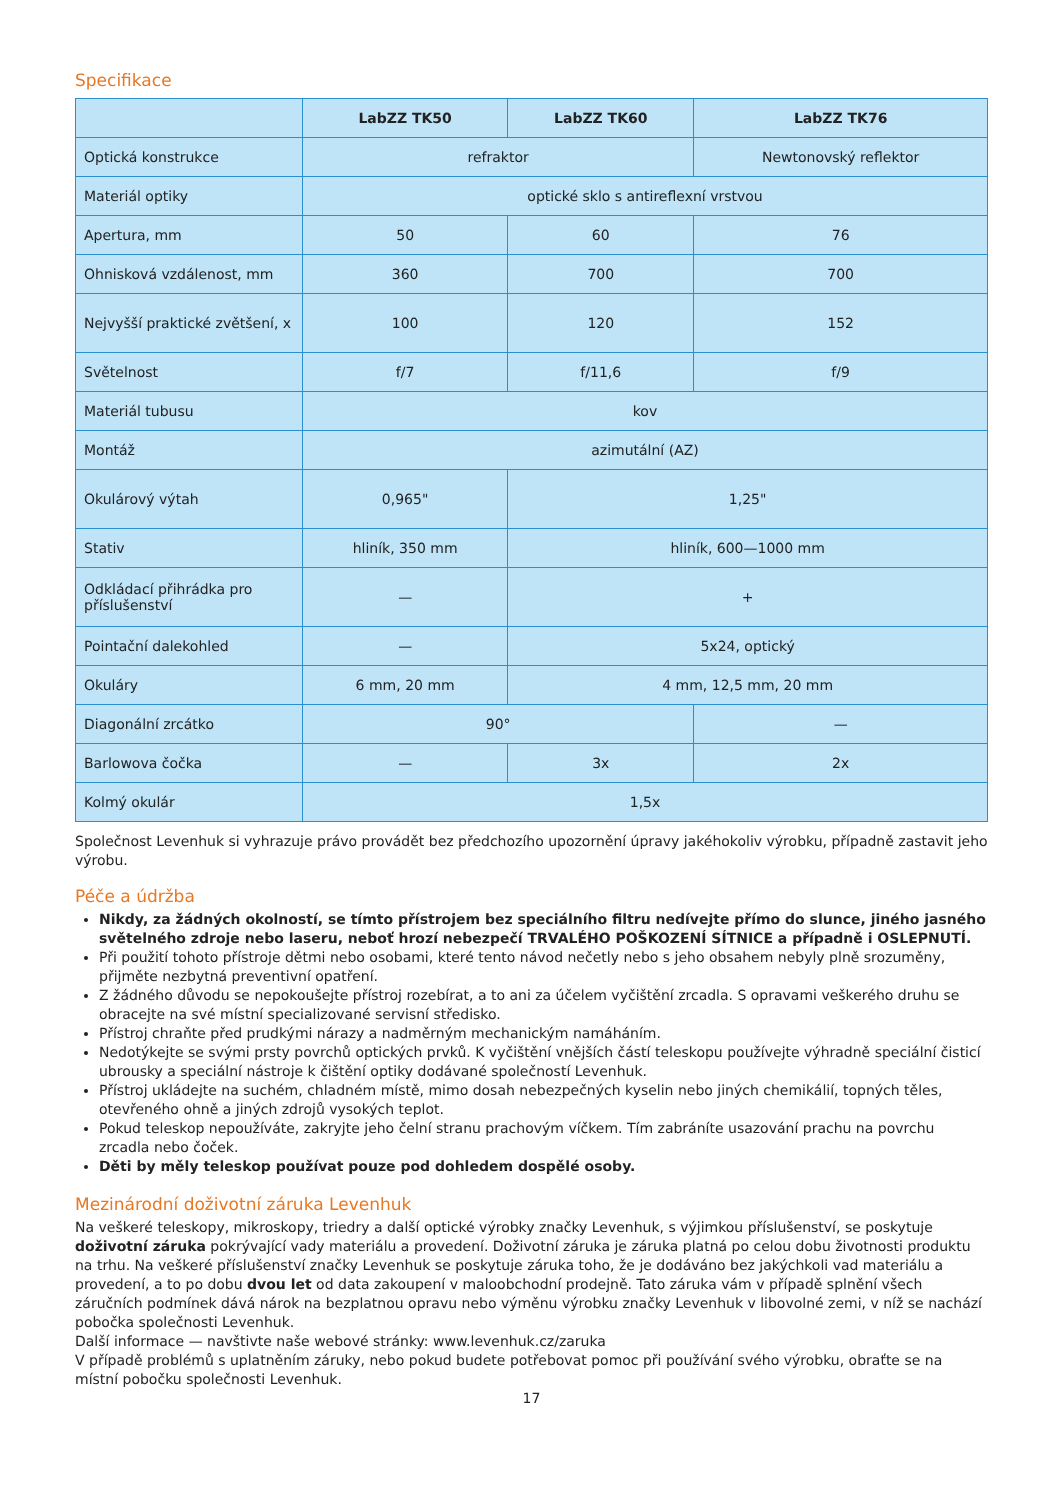Specifikace
| | LabZZ TK50 | LabZZ TK60 | LabZZ TK76 |
| --- | --- | --- | --- |
| Optická konstrukce | refraktor | | Newtonovský reflektor |
| Materiál optiky | optické sklo s antireflexní vrstvou | | |
| Apertura, mm | 50 | 60 | 76 |
| Ohnisková vzdálenost, mm | 360 | 700 | 700 |
| Nejvyšší praktické zvětšení, x | 100 | 120 | 152 |
| Světelnost | f/7 | f/11,6 | f/9 |
| Materiál tubusu | kov | | |
| Montáž | azimutální (AZ) | | |
| Okulárový výtah | 0,965" | 1,25" | |
| Stativ | hliník, 350 mm | hliník, 600—1000 mm | |
| Odkládací přihrádka pro příslušenství | — | + | |
| Pointační dalekohled | — | 5x24, optický | |
| Okuláry | 6 mm, 20 mm | 4 mm, 12,5 mm, 20 mm | |
| Diagonální zrcátko | 90° | | — |
| Barlowova čočka | — | 3x | 2x |
| Kolmý okulár | 1,5x | | |
Společnost Levenhuk si vyhrazuje právo provádět bez předchozího upozornění úpravy jakéhokoliv výrobku, případně zastavit jeho výrobu.
Péče a údržba
Nikdy, za žádných okolností, se tímto přístrojem bez speciálního filtru nedívejte přímo do slunce, jiného jasného světelného zdroje nebo laseru, neboť hrozí nebezpečí TRVALÉHO POŠKOZENÍ SÍTNICE a případně i OSLEPNUTÍ.
Při použití tohoto přístroje dětmi nebo osobami, které tento návod nečetly nebo s jeho obsahem nebyly plně srozuměny, přijměte nezbytná preventivní opatření.
Z žádného důvodu se nepokoušejte přístroj rozebírat, a to ani za účelem vyčištění zrcadla. S opravami veškerého druhu se obracejte na své místní specializované servisní středisko.
Přístroj chraňte před prudkými nárazy a nadměrným mechanickým namáháním.
Nedotýkejte se svými prsty povrchů optických prvků. K vyčištění vnějších částí teleskopu používejte výhradně speciální čisticí ubrousky a speciální nástroje k čištění optiky dodávané společností Levenhuk.
Přístroj ukládejte na suchém, chladném místě, mimo dosah nebezpečných kyselin nebo jiných chemikálií, topných těles, otevřeného ohně a jiných zdrojů vysokých teplot.
Pokud teleskop nepoužíváte, zakryjte jeho čelní stranu prachovým víčkem. Tím zabráníte usazování prachu na povrchu zrcadla nebo čoček.
Děti by měly teleskop používat pouze pod dohledem dospělé osoby.
Mezinárodní doživotní záruka Levenhuk
Na veškeré teleskopy, mikroskopy, triedry a další optické výrobky značky Levenhuk, s výjimkou příslušenství, se poskytuje doživotní záruka pokrývající vady materiálu a provedení. Doživotní záruka je záruka platná po celou dobu životnosti produktu na trhu. Na veškeré příslušenství značky Levenhuk se poskytuje záruka toho, že je dodáváno bez jakýchkoli vad materiálu a provedení, a to po dobu dvou let od data zakoupení v maloobchodní prodejně. Tato záruka vám v případě splnění všech záručních podmínek dává nárok na bezplatnou opravu nebo výměnu výrobku značky Levenhuk v libovolné zemi, v níž se nachází pobočka společnosti Levenhuk.
Další informace — navštivte naše webové stránky: www.levenhuk.cz/zaruka
V případě problémů s uplatněním záruky, nebo pokud budete potřebovat pomoc při používání svého výrobku, obraťte se na místní pobočku společnosti Levenhuk.
17